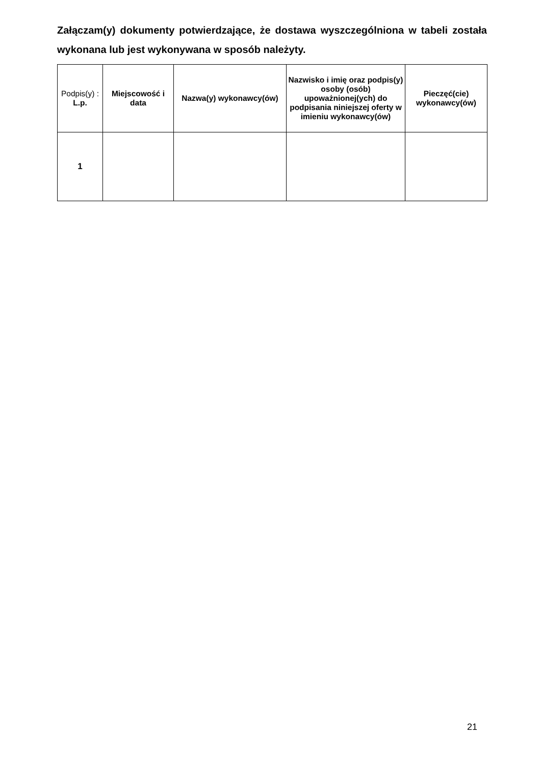Załączam(y) dokumenty potwierdzające, że dostawa wyszczególniona w tabeli została wykonana lub jest wykonywana w sposób należyty.
| Podpis(y) : L.p. | Miejscowość i data | Nazwa(y) wykonawcy(ów) | Nazwisko i imię oraz podpis(y) osoby (osób) upoważnionej(ych) do podpisania niniejszej oferty w imieniu wykonawcy(ów) | Pieczęć(cie) wykonawcy(ów) |
| --- | --- | --- | --- | --- |
| 1 | | | | |
21